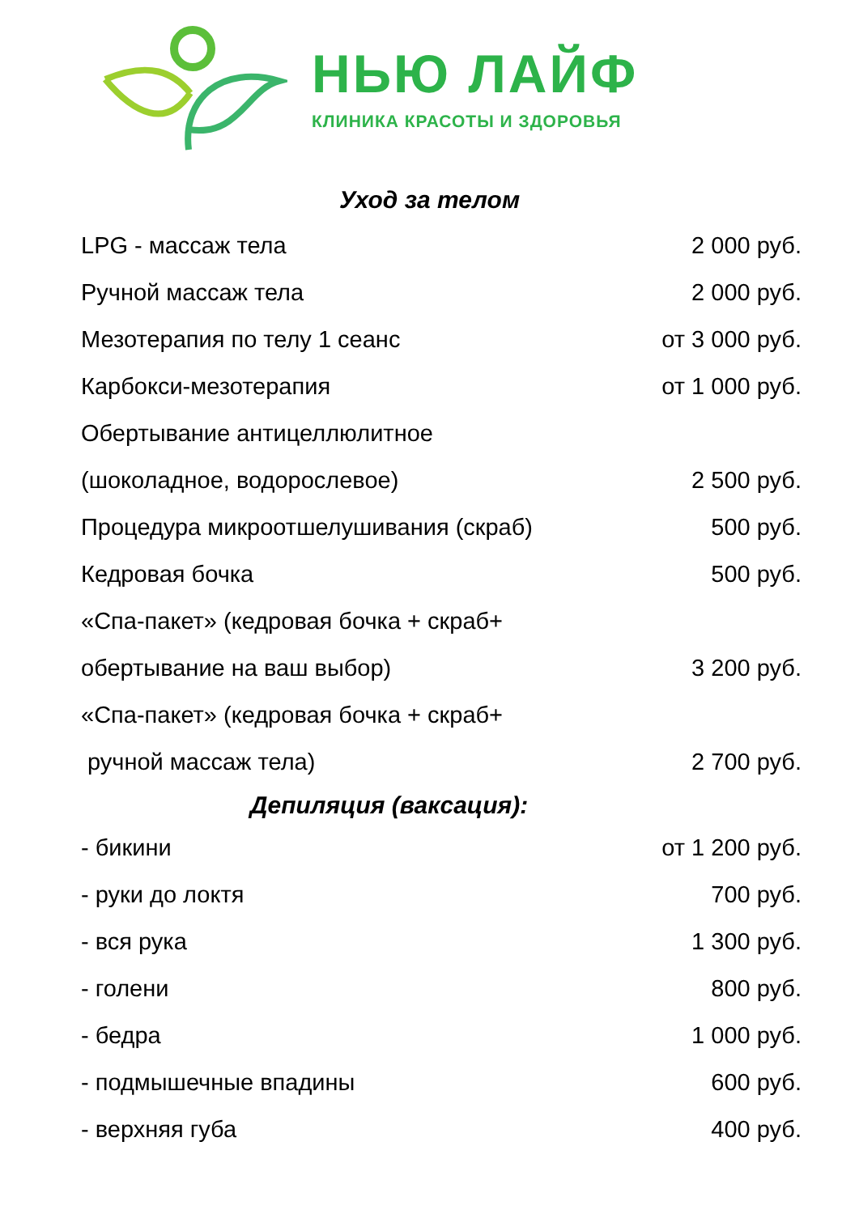НЬЮ ЛАЙФ
КЛИНИКА КРАСОТЫ И ЗДОРОВЬЯ
Уход за телом
| LPG - массаж тела | 2 000 руб. |
| Ручной массаж тела | 2 000 руб. |
| Мезотерапия по телу 1 сеанс | от 3 000 руб. |
| Карбокси-мезотерапия | от 1 000 руб. |
| Обертывание антицеллюлитное | |
| (шоколадное, водорослевое) | 2 500 руб. |
| Процедура микроотшелушивания (скраб) | 500 руб. |
| Кедровая бочка | 500 руб. |
| «Спа-пакет» (кедровая бочка + скраб+ | |
| обертывание на ваш выбор) | 3 200 руб. |
| «Спа-пакет» (кедровая бочка + скраб+ | |
| ручной массаж тела) | 2 700 руб. |
Депиляция (ваксация):
| - бикини | от 1 200 руб. |
| - руки до локтя | 700 руб. |
| - вся рука | 1 300 руб. |
| - голени | 800 руб. |
| - бедра | 1 000 руб. |
| - подмышечные впадины | 600 руб. |
| - верхняя губа | 400 руб. |